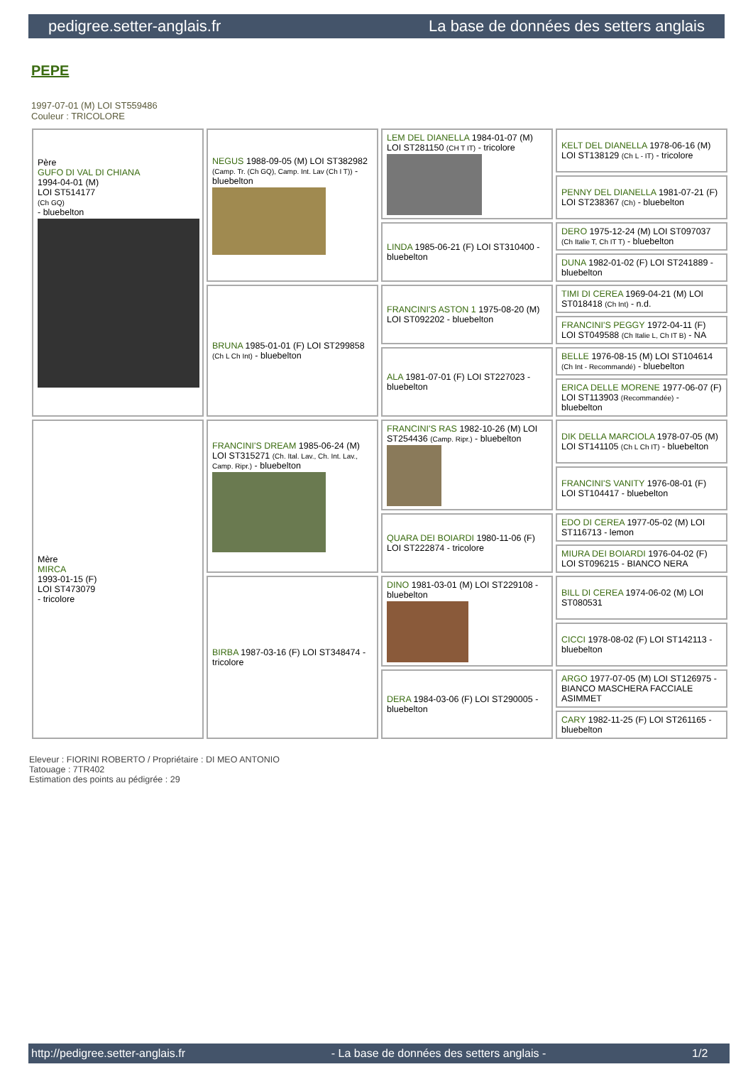pedigree.setter-anglais.fr La base de données des setters anglais
PEPE
1997-07-01 (M) LOI ST559486
Couleur : TRICOLORE
| Père GUFO DI VAL DI CHIANA 1994-04-01 (M) LOI ST514177 (Ch GQ) - bluebelton | NEGUS 1988-09-05 (M) LOI ST382982 (Camp. Tr. (Ch GQ), Camp. Int. Lav (Ch I T)) - bluebelton | LEM DEL DIANELLA 1984-01-07 (M) LOI ST281150 (CH T IT) - tricolore | KELT DEL DIANELLA 1978-06-16 (M) LOI ST138129 (Ch L - IT) - tricolore |
| | | | PENNY DEL DIANELLA 1981-07-21 (F) LOI ST238367 (Ch) - bluebelton |
| | | LINDA 1985-06-21 (F) LOI ST310400 - bluebelton | DERO 1975-12-24 (M) LOI ST097037 (Ch Italie T, Ch IT T) - bluebelton |
| | | | DUNA 1982-01-02 (F) LOI ST241889 - bluebelton |
| | BRUNA 1985-01-01 (F) LOI ST299858 (Ch L Ch Int) - bluebelton | FRANCINI'S ASTON 1 1975-08-20 (M) LOI ST092202 - bluebelton | TIMI DI CEREA 1969-04-21 (M) LOI ST018418 (Ch Int) - n.d. |
| | | | FRANCINI'S PEGGY 1972-04-11 (F) LOI ST049588 (Ch Italie L, Ch IT B) - NA |
| | | ALA 1981-07-01 (F) LOI ST227023 - bluebelton | BELLE 1976-08-15 (M) LOI ST104614 (Ch Int - Recommandé) - bluebelton |
| | | | ERICA DELLE MORENE 1977-06-07 (F) LOI ST113903 (Recommandée) - bluebelton |
| Mère MIRCA 1993-01-15 (F) LOI ST473079 - tricolore | FRANCINI'S DREAM 1985-06-24 (M) LOI ST315271 (Ch. Ital. Lav., Ch. Int. Lav., Camp. Ripr.) - bluebelton | FRANCINI'S RAS 1982-10-26 (M) LOI ST254436 (Camp. Ripr.) - bluebelton | DIK DELLA MARCIOLA 1978-07-05 (M) LOI ST141105 (Ch L Ch IT) - bluebelton |
| | | | FRANCINI'S VANITY 1976-08-01 (F) LOI ST104417 - bluebelton |
| | | QUARA DEI BOIARDI 1980-11-06 (F) LOI ST222874 - tricolore | EDO DI CEREA 1977-05-02 (M) LOI ST116713 - lemon |
| | | | MIURA DEI BOIARDI 1976-04-02 (F) LOI ST096215 - BIANCO NERA |
| | BIRBA 1987-03-16 (F) LOI ST348474 - tricolore | DINO 1981-03-01 (M) LOI ST229108 - bluebelton | BILL DI CEREA 1974-06-02 (M) LOI ST080531 |
| | | | CICCI 1978-08-02 (F) LOI ST142113 - bluebelton |
| | | DERA 1984-03-06 (F) LOI ST290005 - bluebelton | ARGO 1977-07-05 (M) LOI ST126975 - BIANCO MASCHERA FACCIALE ASIMMET |
| | | | CARY 1982-11-25 (F) LOI ST261165 - bluebelton |
Eleveur : FIORINI ROBERTO / Propriétaire : DI MEO ANTONIO
Tatouage : 7TR402
Estimation des points au pédigrée : 29
http://pedigree.setter-anglais.fr - La base de données des setters anglais - 1/2